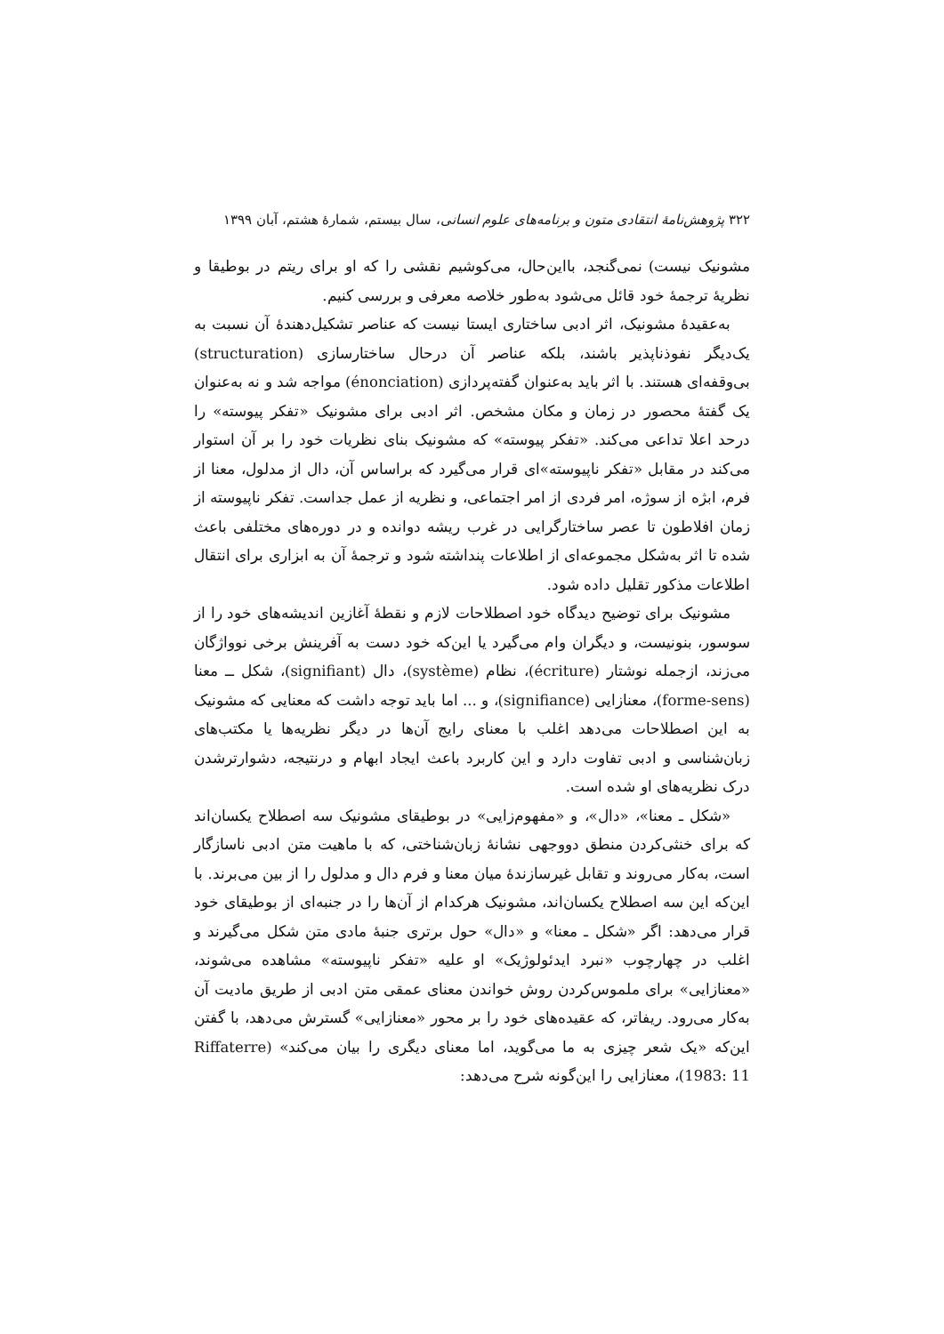۳۲۲ پژوهش‌نامهٔ انتقادی متون و برنامه‌های علوم انسانی، سال بیستم، شمارهٔ هشتم، آبان ۱۳۹۹
مشونیک نیست) نمی‌گنجد، بااین‌حال، می‌کوشیم نقشی را که او برای ریتم در بوطیقا و نظریهٔ ترجمهٔ خود قائل می‌شود به‌طور خلاصه معرفی و بررسی کنیم.
به‌عقیدهٔ مشونیک، اثر ادبی ساختاری ایستا نیست که عناصر تشکیل‌دهندهٔ آن نسبت به یک‌دیگر نفوذناپذیر باشند، بلکه عناصر آن درحال ساختارسازی (structuration) بی‌وقفه‌ای هستند. با اثر باید به‌عنوان گفته‌پردازی (énonciation) مواجه شد و نه به‌عنوان یک گفتهٔ محصور در زمان و مکان مشخص. اثر ادبی برای مشونیک «تفکر پیوسته» را درحد اعلا تداعی می‌کند. «تفکر پیوسته» که مشونیک بنای نظریات خود را بر آن استوار می‌کند در مقابل «تفکر ناپیوسته»ای قرار می‌گیرد که براساس آن، دال از مدلول، معنا از فرم، ابژه از سوژه، امر فردی از امر اجتماعی، و نظریه از عمل جداست. تفکر ناپیوسته از زمان افلاطون تا عصر ساختارگرایی در غرب ریشه دوانده و در دوره‌های مختلفی باعث شده تا اثر به‌شکل مجموعه‌ای از اطلاعات پنداشته شود و ترجمهٔ آن به ابزاری برای انتقال اطلاعات مذکور تقلیل داده شود.
مشونیک برای توضیح دیدگاه خود اصطلاحات لازم و نقطهٔ آغازین اندیشه‌های خود را از سوسور، بنونیست، و دیگران وام می‌گیرد یا این‌که خود دست به آفرینش برخی نوواژگان می‌زند، ازجمله نوشتار (écriture)، نظام (système)، دال (signifiant)، شکل ــ معنا (forme-sens)، معنازایی (signifiance)، و ... اما باید توجه داشت که معنایی که مشونیک به این اصطلاحات می‌دهد اغلب با معنای رایج آن‌ها در دیگر نظریه‌ها یا مکتب‌های زبان‌شناسی و ادبی تفاوت دارد و این کاربرد باعث ایجاد ابهام و درنتیجه، دشوارترشدن درک نظریه‌های او شده است.
«شکل ـ معنا»، «دال»، و «مفهوم‌زایی» در بوطیقای مشونیک سه اصطلاح یکسان‌اند که برای خنثی‌کردن منطق دووجهی نشانهٔ زبان‌شناختی، که با ماهیت متن ادبی ناسازگار است، به‌کار می‌روند و تقابل غیرسازندهٔ میان معنا و فرم دال و مدلول را از بین می‌برند. با این‌که این سه اصطلاح یکسان‌اند، مشونیک هرکدام از آن‌ها را در جنبه‌ای از بوطیقای خود قرار می‌دهد: اگر «شکل ـ معنا» و «دال» حول برتری جنبهٔ مادی متن شکل می‌گیرند و اغلب در چهارچوب «نبرد ایدئولوژیک» او علیه «تفکر ناپیوسته» مشاهده می‌شوند، «معنازایی» برای ملموس‌کردن روش خواندن معنای عمقی متن ادبی از طریق مادیت آن به‌کار می‌رود. ریفاتر، که عقیده‌های خود را بر محور «معنازایی» گسترش می‌دهد، با گفتن این‌که «یک شعر چیزی به ما می‌گوید، اما معنای دیگری را بیان می‌کند» (Riffaterre 1983: 11)، معنازایی را این‌گونه شرح می‌دهد: